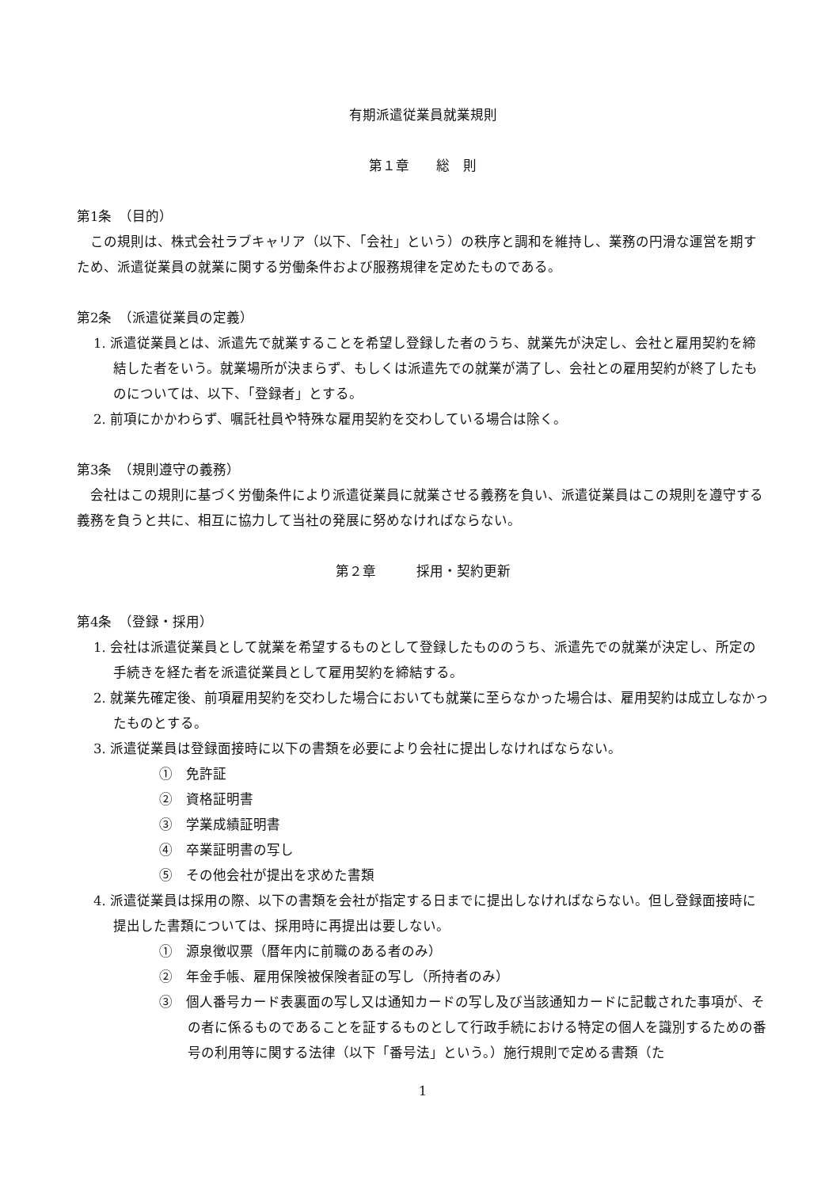有期派遣従業員就業規則
第１章　　総　則
第1条　（目的）
この規則は、株式会社ラブキャリア（以下、「会社」という）の秩序と調和を維持し、業務の円滑な運営を期すため、派遣従業員の就業に関する労働条件および服務規律を定めたものである。
第2条　（派遣従業員の定義）
1. 派遣従業員とは、派遣先で就業することを希望し登録した者のうち、就業先が決定し、会社と雇用契約を締結した者をいう。就業場所が決まらず、もしくは派遣先での就業が満了し、会社との雇用契約が終了したものについては、以下、「登録者」とする。
2. 前項にかかわらず、嘱託社員や特殊な雇用契約を交わしている場合は除く。
第3条　（規則遵守の義務）
会社はこの規則に基づく労働条件により派遣従業員に就業させる義務を負い、派遣従業員はこの規則を遵守する義務を負うと共に、相互に協力して当社の発展に努めなければならない。
第２章　　　採用・契約更新
第4条　（登録・採用）
1. 会社は派遣従業員として就業を希望するものとして登録したもののうち、派遣先での就業が決定し、所定の手続きを経た者を派遣従業員として雇用契約を締結する。
2. 就業先確定後、前項雇用契約を交わした場合においても就業に至らなかった場合は、雇用契約は成立しなかったものとする。
3. 派遣従業員は登録面接時に以下の書類を必要により会社に提出しなければならない。
①　免許証
②　資格証明書
③　学業成績証明書
④　卒業証明書の写し
⑤　その他会社が提出を求めた書類
4. 派遣従業員は採用の際、以下の書類を会社が指定する日までに提出しなければならない。但し登録面接時に提出した書類については、採用時に再提出は要しない。
①　源泉徴収票（暦年内に前職のある者のみ）
②　年金手帳、雇用保険被保険者証の写し（所持者のみ）
③　個人番号カード表裏面の写し又は通知カードの写し及び当該通知カードに記載された事項が、その者に係るものであることを証するものとして行政手続における特定の個人を識別するための番号の利用等に関する法律（以下「番号法」という。）施行規則で定める書類（た
1